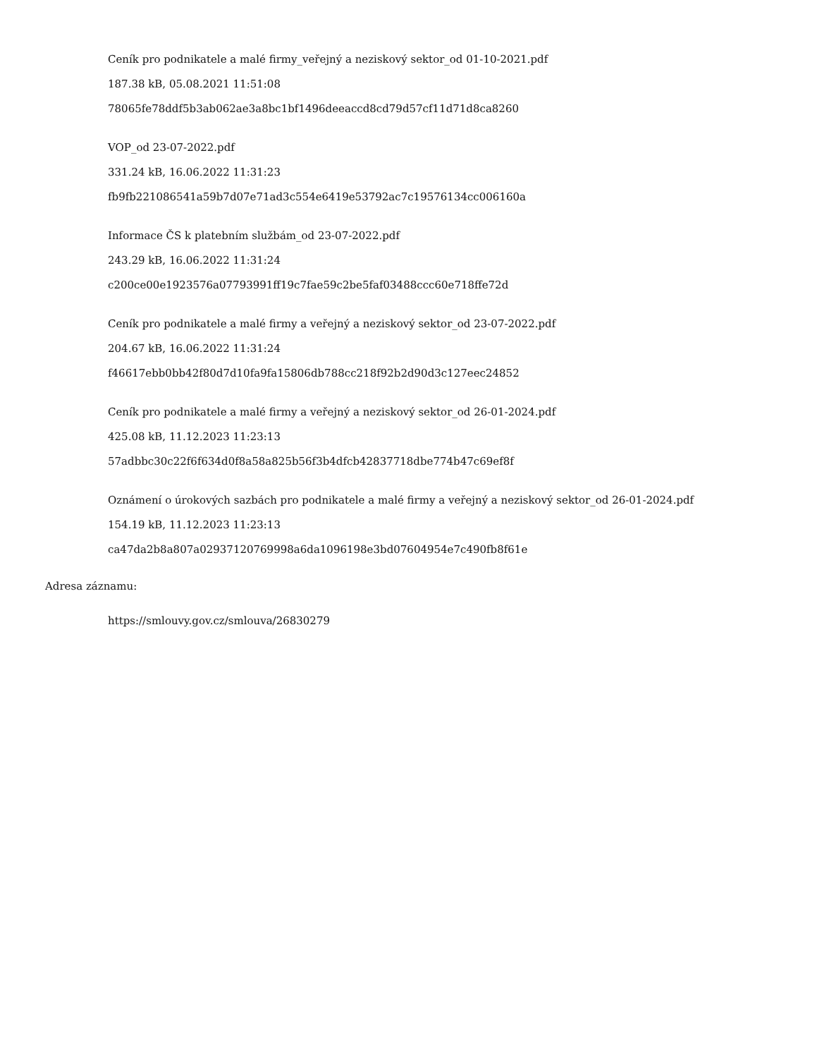Ceník pro podnikatele a malé firmy_veřejný a neziskový sektor_od 01-10-2021.pdf
187.38 kB, 05.08.2021 11:51:08
78065fe78ddf5b3ab062ae3a8bc1bf1496deeaccd8cd79d57cf11d71d8ca8260
VOP_od 23-07-2022.pdf
331.24 kB, 16.06.2022 11:31:23
fb9fb221086541a59b7d07e71ad3c554e6419e53792ac7c19576134cc006160a
Informace ČS k platebním službám_od 23-07-2022.pdf
243.29 kB, 16.06.2022 11:31:24
c200ce00e1923576a07793991ff19c7fae59c2be5faf03488ccc60e718ffe72d
Ceník pro podnikatele a malé firmy a veřejný a neziskový sektor_od 23-07-2022.pdf
204.67 kB, 16.06.2022 11:31:24
f46617ebb0bb42f80d7d10fa9fa15806db788cc218f92b2d90d3c127eec24852
Ceník pro podnikatele a malé firmy a veřejný a neziskový sektor_od 26-01-2024.pdf
425.08 kB, 11.12.2023 11:23:13
57adbbc30c22f6f634d0f8a58a825b56f3b4dfcb42837718dbe774b47c69ef8f
Oznámení o úrokových sazbách pro podnikatele a malé firmy a veřejný a neziskový sektor_od 26-01-2024.pdf
154.19 kB, 11.12.2023 11:23:13
ca47da2b8a807a02937120769998a6da1096198e3bd07604954e7c490fb8f61e
Adresa záznamu:
https://smlouvy.gov.cz/smlouva/26830279